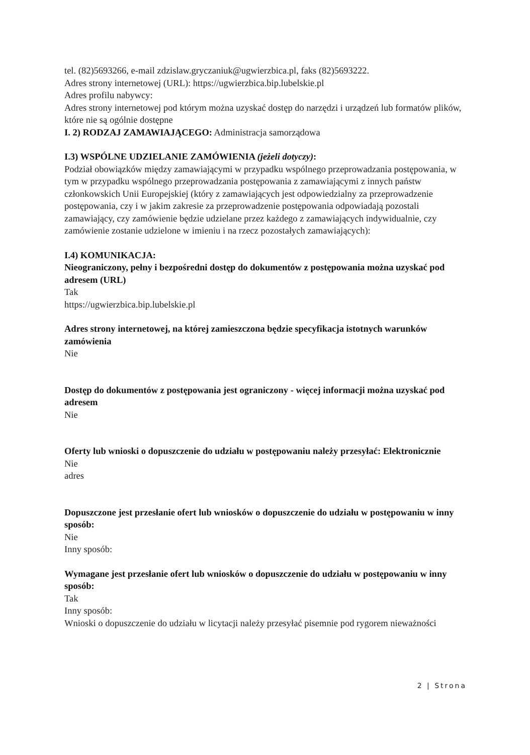tel. (82)5693266, e-mail zdzislaw.gryczaniuk@ugwierzbica.pl, faks (82)5693222.
Adres strony internetowej (URL): https://ugwierzbica.bip.lubelskie.pl
Adres profilu nabywcy:
Adres strony internetowej pod którym można uzyskać dostęp do narzędzi i urządzeń lub formatów plików, które nie są ogólnie dostępne
I. 2) RODZAJ ZAMAWIAJĄCEGO: Administracja samorządowa
I.3) WSPÓLNE UDZIELANIE ZAMÓWIENIA (jeżeli dotyczy):
Podział obowiązków między zamawiającymi w przypadku wspólnego przeprowadzania postępowania, w tym w przypadku wspólnego przeprowadzania postępowania z zamawiającymi z innych państw członkowskich Unii Europejskiej (który z zamawiających jest odpowiedzialny za przeprowadzenie postępowania, czy i w jakim zakresie za przeprowadzenie postępowania odpowiadają pozostali zamawiający, czy zamówienie będzie udzielane przez każdego z zamawiających indywidualnie, czy zamówienie zostanie udzielone w imieniu i na rzecz pozostałych zamawiających):
I.4) KOMUNIKACJA:
Nieograniczony, pełny i bezpośredni dostęp do dokumentów z postępowania można uzyskać pod adresem (URL)
Tak
https://ugwierzbica.bip.lubelskie.pl
Adres strony internetowej, na której zamieszczona będzie specyfikacja istotnych warunków zamówienia
Nie
Dostęp do dokumentów z postępowania jest ograniczony - więcej informacji można uzyskać pod adresem
Nie
Oferty lub wnioski o dopuszczenie do udziału w postępowaniu należy przesyłać: Elektronicznie
Nie
adres
Dopuszczone jest przesłanie ofert lub wniosków o dopuszczenie do udziału w postępowaniu w inny sposób:
Nie
Inny sposób:
Wymagane jest przesłanie ofert lub wniosków o dopuszczenie do udziału w postępowaniu w inny sposób:
Tak
Inny sposób:
Wnioski o dopuszczenie do udziału w licytacji należy przesyłać pisemnie pod rygorem nieważności
2 | Strona